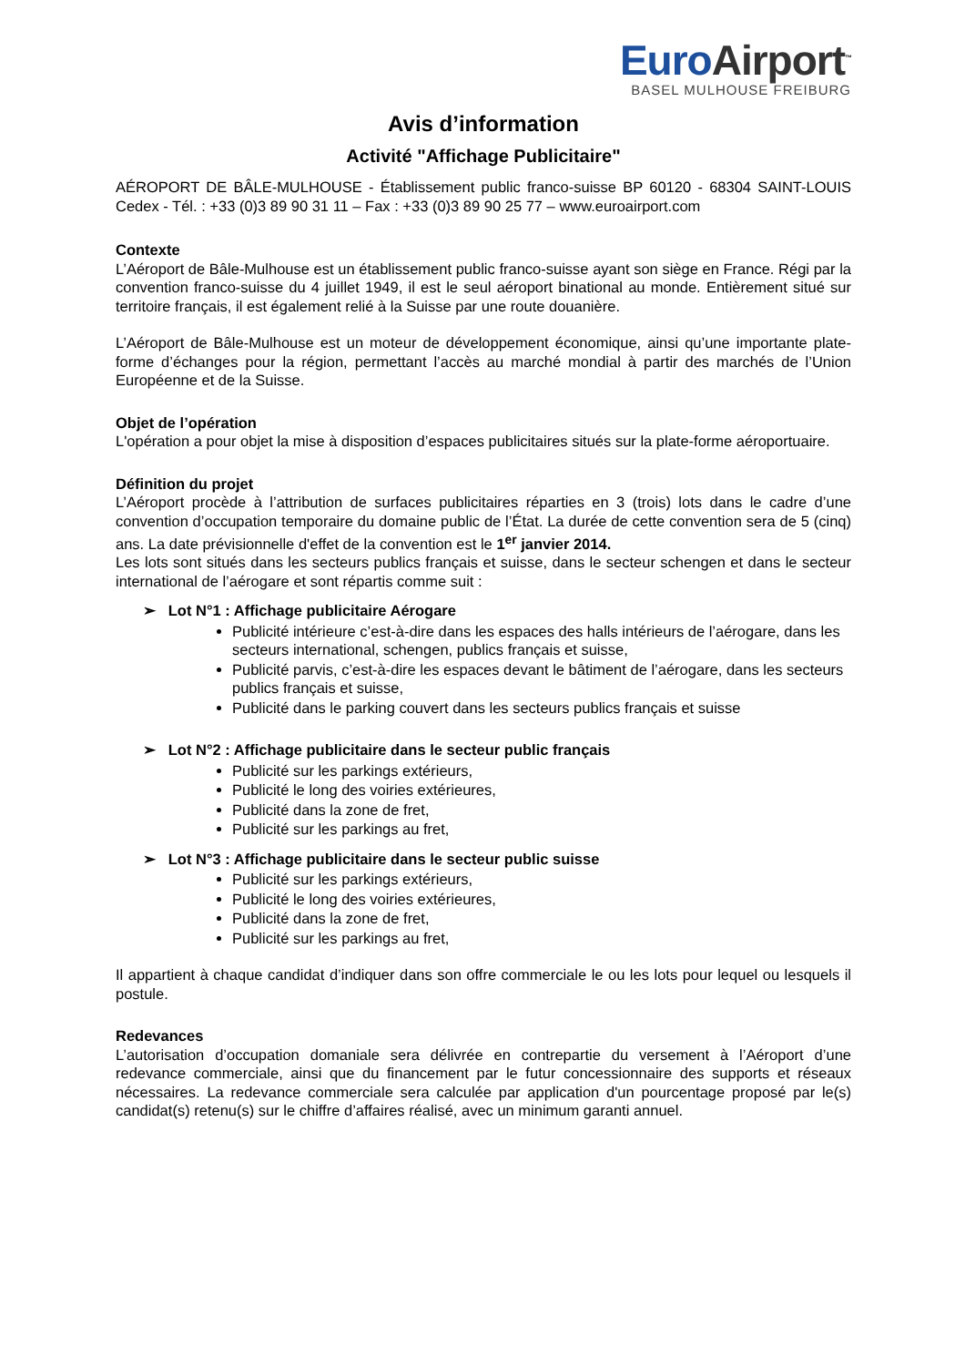Euro Airport<sup>™</sup>
BASEL MULHOUSE FREIBURG
Avis d’information
Activité "Affichage Publicitaire"
AÉROPORT DE BÂLE-MULHOUSE - Établissement public franco-suisse BP 60120 - 68304 SAINT-LOUIS Cedex - Tél. : +33 (0)3 89 90 31 11 – Fax : +33 (0)3 89 90 25 77 – www.euroairport.com
Contexte
L’Aéroport de Bâle-Mulhouse est un établissement public franco-suisse ayant son siège en France. Régi par la convention franco-suisse du 4 juillet 1949, il est le seul aéroport binational au monde. Entièrement situé sur territoire français, il est également relié à la Suisse par une route douanière.
L’Aéroport de Bâle-Mulhouse est un moteur de développement économique, ainsi qu’une importante plate-forme d’échanges pour la région, permettant l’accès au marché mondial à partir des marchés de l’Union Européenne et de la Suisse.
Objet de l’opération
L'opération a pour objet la mise à disposition d’espaces publicitaires situés sur la plate-forme aéroportuaire.
Définition du projet
L’Aéroport procède à l’attribution de surfaces publicitaires réparties en 3 (trois) lots dans le cadre d’une convention d’occupation temporaire du domaine public de l’État. La durée de cette convention sera de 5 (cinq) ans. La date prévisionnelle d'effet de la convention est le 1<sup>er</sup> janvier 2014.
Les lots sont situés dans les secteurs publics français et suisse, dans le secteur schengen et dans le secteur international de l’aérogare et sont répartis comme suit :
➢ Lot N°1 : Affichage publicitaire Aérogare
Publicité intérieure c’est-à-dire dans les espaces des halls intérieurs de l’aérogare, dans les secteurs international, schengen, publics français et suisse,
Publicité parvis, c’est-à-dire les espaces devant le bâtiment de l’aérogare, dans les secteurs publics français et suisse,
Publicité dans le parking couvert dans les secteurs publics français et suisse
➢ Lot N°2 : Affichage publicitaire dans le secteur public français
Publicité sur les parkings extérieurs,
Publicité le long des voiries extérieures,
Publicité dans la zone de fret,
Publicité sur les parkings au fret,
➢ Lot N°3 : Affichage publicitaire dans le secteur public suisse
Publicité sur les parkings extérieurs,
Publicité le long des voiries extérieures,
Publicité dans la zone de fret,
Publicité sur les parkings au fret,
Il appartient à chaque candidat d’indiquer dans son offre commerciale le ou les lots pour lequel ou lesquels il postule.
Redevances
L’autorisation d’occupation domaniale sera délivrée en contrepartie du versement à l’Aéroport d’une redevance commerciale, ainsi que du financement par le futur concessionnaire des supports et réseaux nécessaires. La redevance commerciale sera calculée par application d'un pourcentage proposé par le(s) candidat(s) retenu(s) sur le chiffre d’affaires réalisé, avec un minimum garanti annuel.